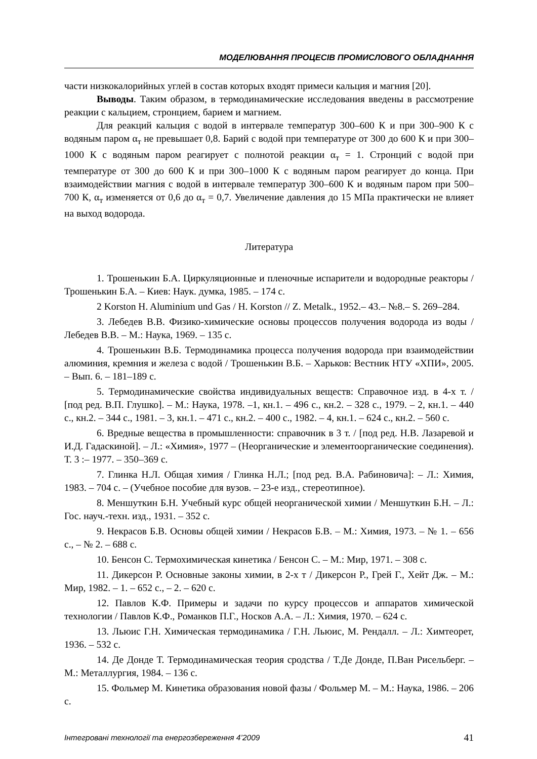МОДЕЛЮВАННЯ ПРОЦЕСІВ ПРОМИСЛОВОГО ОБЛАДНАННЯ
части низкокалорийных углей в состав которых входят примеси кальция и магния [20].
Выводы. Таким образом, в термодинамические исследования введены в рассмотрение реакции с кальцием, стронцием, барием и магнием.
Для реакций кальция с водой в интервале температур 300–600 К и при 300–900 К с водяным паром α<sub>т</sub> не превышает 0,8. Барий с водой при температуре от 300 до 600 К и при 300–1000 К с водяным паром реагирует с полнотой реакции α<sub>т</sub> = 1. Стронций с водой при температуре от 300 до 600 К и при 300–1000 К с водяным паром реагирует до конца. При взаимодействии магния с водой в интервале температур 300–600 К и водяным паром при 500–700 К, α<sub>т</sub> изменяется от 0,6 до α<sub>т</sub> = 0,7. Увеличение давления до 15 МПа практически не влияет на выход водорода.
Литература
1. Трошенькин Б.А. Циркуляционные и пленочные испарители и водородные реакторы / Трошенькин Б.А. – Киев: Наук. думка, 1985. – 174 с.
2 Korston H. Aluminium und Gas / H. Korston // Z. Metalk., 1952.– 43.– №8.– S. 269–284.
3. Лебедев В.В. Физико-химические основы процессов получения водорода из воды / Лебедев В.В. – М.: Наука, 1969. – 135 с.
4. Трошенькин В.Б. Термодинамика процесса получения водорода при взаимодействии алюминия, кремния и железа с водой / Трошенькин В.Б. – Харьков: Вестник НТУ «ХПИ», 2005. – Вып. 6. – 181–189 с.
5. Термодинамические свойства индивидуальных веществ: Справочное изд. в 4-х т. / [под ред. В.П. Глушко]. – М.: Наука, 1978. –1, кн.1. – 496 с., кн.2. – 328 с., 1979. – 2, кн.1. – 440 с., кн.2. – 344 с., 1981. – 3, кн.1. – 471 с., кн.2. – 400 с., 1982. – 4, кн.1. – 624 с., кн.2. – 560 с.
6. Вредные вещества в промышленности: справочник в 3 т. / [под ред. Н.В. Лазаревой и И.Д. Гадаскиной]. – Л.: «Химия», 1977 – (Неорганические и элементоорганические соединения). Т. 3 :– 1977. – 350–369 с.
7. Глинка Н.Л. Общая химия / Глинка Н.Л.; [под ред. В.А. Рабиновича]: – Л.: Химия, 1983. – 704 с. – (Учебное пособие для вузов. – 23-е изд., стереотипное).
8. Меншуткин Б.Н. Учебный курс общей неорганической химии / Меншуткин Б.Н. – Л.: Гос. науч.-техн. изд., 1931. – 352 с.
9. Некрасов Б.В. Основы общей химии / Некрасов Б.В. – М.: Химия, 1973. – № 1. – 656 с., – № 2. – 688 с.
10. Бенсон С. Термохимическая кинетика / Бенсон С. – М.: Мир, 1971. – 308 с.
11. Дикерсон Р. Основные законы химии, в 2-х т / Дикерсон Р., Грей Г., Хейт Дж. – М.: Мир, 1982. – 1. – 652 с., – 2. – 620 с.
12. Павлов К.Ф. Примеры и задачи по курсу процессов и аппаратов химической технологии / Павлов К.Ф., Романков П.Г., Носков А.А. – Л.: Химия, 1970. – 624 с.
13. Льюис Г.Н. Химическая термодинамика / Г.Н. Льюис, М. Рендалл. – Л.: Химтеорет, 1936. – 532 с.
14. Де Донде Т. Термодинамическая теория сродства / Т.Де Донде, П.Ван Рисельберг. – М.: Металлургия, 1984. – 136 с.
15. Фольмер М. Кинетика образования новой фазы / Фольмер М. – М.: Наука, 1986. – 206 с.
Інтегровані технології та енергозбереження 4’2009 41